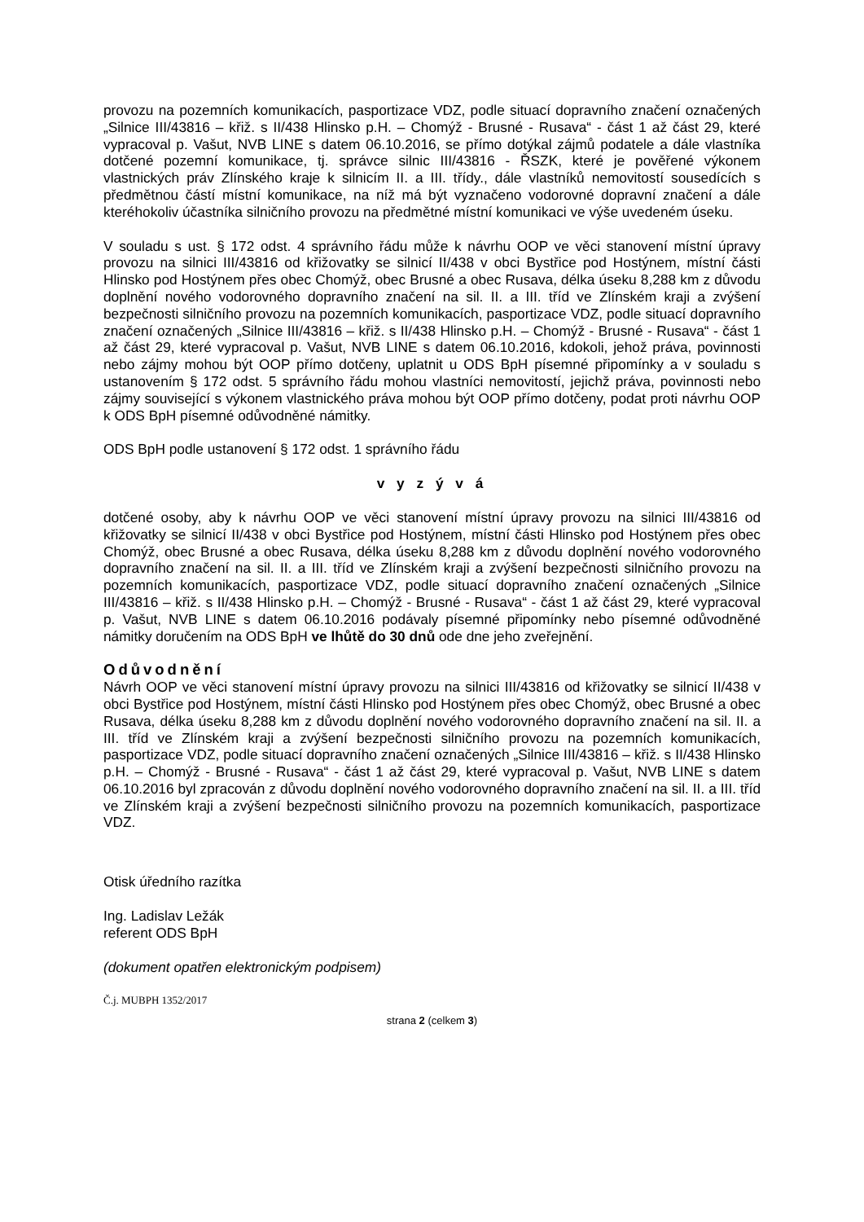provozu na pozemních komunikacích, pasportizace VDZ, podle situací dopravního značení označených „Silnice III/43816 – křiž. s II/438 Hlinsko p.H. – Chomýž - Brusné - Rusava“ - část 1 až část 29, které vypracoval p. Vašut, NVB LINE s datem 06.10.2016, se přímo dotýkal zájmů podatele a dále vlastníka dotčené pozemní komunikace, tj. správce silnic III/43816 - ŘSZK, které je pověřené výkonem vlastnických práv Zlínského kraje k silnicím II. a III. třídy., dále vlastníků nemovitostí sousedících s předmětnou částí místní komunikace, na níž má být vyznačeno vodorovné dopravní značení a dále kteréhokoliv účastníka silničního provozu na předmětné místní komunikaci ve výše uvedeném úseku.
V souladu s ust. § 172 odst. 4 správního řádu může k návrhu OOP ve věci stanovení místní úpravy provozu na silnici III/43816 od křižovatky se silnicí II/438 v obci Bystřice pod Hostýnem, místní části Hlinsko pod Hostýnem přes obec Chomýž, obec Brusné a obec Rusava, délka úseku 8,288 km z důvodu doplnění nového vodorovného dopravního značení na sil. II. a III. tříd ve Zlínském kraji a zvýšení bezpečnosti silničního provozu na pozemních komunikacích, pasportizace VDZ, podle situací dopravního značení označených „Silnice III/43816 – křiž. s II/438 Hlinsko p.H. – Chomýž - Brusné - Rusava“ - část 1 až část 29, které vypracoval p. Vašut, NVB LINE s datem 06.10.2016, kdokoli, jehož práva, povinnosti nebo zájmy mohou být OOP přímo dotčeny, uplatnit u ODS BpH písemné připomínky a v souladu s ustanovením § 172 odst. 5 správního řádu mohou vlastníci nemovitostí, jejichž práva, povinnosti nebo zájmy související s výkonem vlastnického práva mohou být OOP přímo dotčeny, podat proti návrhu OOP k ODS BpH písemné odůvodněné námitky.
ODS BpH podle ustanovení § 172 odst. 1 správního řádu
v y z ý v á
dotčené osoby, aby k návrhu OOP ve věci stanovení místní úpravy provozu na silnici III/43816 od křižovatky se silnicí II/438 v obci Bystřice pod Hostýnem, místní části Hlinsko pod Hostýnem přes obec Chomýž, obec Brusné a obec Rusava, délka úseku 8,288 km z důvodu doplnění nového vodorovného dopravního značení na sil. II. a III. tříd ve Zlínském kraji a zvýšení bezpečnosti silničního provozu na pozemních komunikacích, pasportizace VDZ, podle situací dopravního značení označených „Silnice III/43816 – křiž. s II/438 Hlinsko p.H. – Chomýž - Brusné - Rusava“ - část 1 až část 29, které vypracoval p. Vašut, NVB LINE s datem 06.10.2016 podávaly písemné připomínky nebo písemné odůvodněné námitky doručením na ODS BpH ve lhůtě do 30 dnů ode dne jeho zveřejnění.
Odůvodnění
Návrh OOP ve věci stanovení místní úpravy provozu na silnici III/43816 od křižovatky se silnicí II/438 v obci Bystřice pod Hostýnem, místní části Hlinsko pod Hostýnem přes obec Chomýž, obec Brusné a obec Rusava, délka úseku 8,288 km z důvodu doplnění nového vodorovného dopravního značení na sil. II. a III. tříd ve Zlínském kraji a zvýšení bezpečnosti silničního provozu na pozemních komunikacích, pasportizace VDZ, podle situací dopravního značení označených „Silnice III/43816 – křiž. s II/438 Hlinsko p.H. – Chomýž - Brusné - Rusava“ - část 1 až část 29, které vypracoval p. Vašut, NVB LINE s datem 06.10.2016 byl zpracován z důvodu doplnění nového vodorovného dopravního značení na sil. II. a III. tříd ve Zlínském kraji a zvýšení bezpečnosti silničního provozu na pozemních komunikacích, pasportizace VDZ.
Otisk úředního razítka
Ing. Ladislav Ležák
referent ODS BpH
(dokument opatřen elektronickým podpisem)
Č.j. MUBPH 1352/2017
strana 2 (celkem 3)